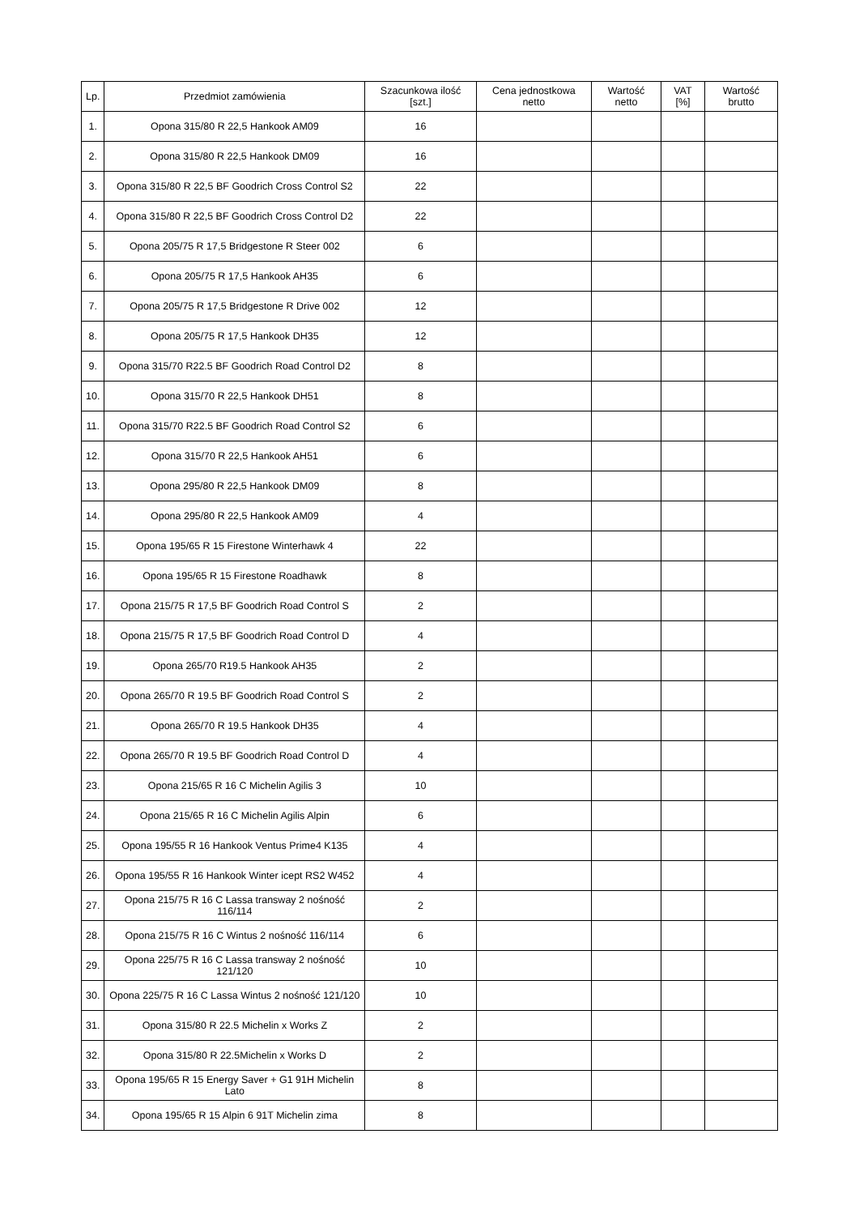| Lp. | Przedmiot zamówienia | Szacunkowa ilość [szt.] | Cena jednostkowa netto | Wartość netto | VAT [%] | Wartość brutto |
| --- | --- | --- | --- | --- | --- | --- |
| 1. | Opona 315/80 R 22,5 Hankook AM09 | 16 | | | | |
| 2. | Opona 315/80 R 22,5 Hankook DM09 | 16 | | | | |
| 3. | Opona 315/80 R 22,5 BF Goodrich Cross Control S2 | 22 | | | | |
| 4. | Opona 315/80 R 22,5 BF Goodrich Cross Control D2 | 22 | | | | |
| 5. | Opona 205/75 R 17,5 Bridgestone R Steer 002 | 6 | | | | |
| 6. | Opona 205/75 R 17,5 Hankook AH35 | 6 | | | | |
| 7. | Opona 205/75 R 17,5 Bridgestone R Drive 002 | 12 | | | | |
| 8. | Opona 205/75 R 17,5 Hankook DH35 | 12 | | | | |
| 9. | Opona 315/70 R22.5 BF Goodrich Road Control D2 | 8 | | | | |
| 10. | Opona 315/70 R 22,5 Hankook DH51 | 8 | | | | |
| 11. | Opona 315/70 R22.5 BF Goodrich Road Control S2 | 6 | | | | |
| 12. | Opona 315/70 R 22,5 Hankook AH51 | 6 | | | | |
| 13. | Opona 295/80 R 22,5 Hankook DM09 | 8 | | | | |
| 14. | Opona 295/80 R 22,5 Hankook AM09 | 4 | | | | |
| 15. | Opona 195/65 R 15 Firestone Winterhawk 4 | 22 | | | | |
| 16. | Opona 195/65 R 15 Firestone Roadhawk | 8 | | | | |
| 17. | Opona 215/75 R 17,5 BF Goodrich Road Control S | 2 | | | | |
| 18. | Opona 215/75 R 17,5 BF Goodrich Road Control D | 4 | | | | |
| 19. | Opona 265/70 R19.5 Hankook AH35 | 2 | | | | |
| 20. | Opona 265/70 R 19.5 BF Goodrich Road Control S | 2 | | | | |
| 21. | Opona 265/70 R 19.5 Hankook DH35 | 4 | | | | |
| 22. | Opona 265/70 R 19.5 BF Goodrich Road Control D | 4 | | | | |
| 23. | Opona 215/65 R 16 C Michelin Agilis 3 | 10 | | | | |
| 24. | Opona 215/65 R 16 C Michelin Agilis Alpin | 6 | | | | |
| 25. | Opona 195/55 R 16 Hankook Ventus Prime4 K135 | 4 | | | | |
| 26. | Opona 195/55 R 16 Hankook Winter icept RS2 W452 | 4 | | | | |
| 27. | Opona 215/75 R 16 C Lassa transway 2 nośność 116/114 | 2 | | | | |
| 28. | Opona 215/75 R 16 C Wintus 2 nośność 116/114 | 6 | | | | |
| 29. | Opona 225/75 R 16 C Lassa transway 2 nośność 121/120 | 10 | | | | |
| 30. | Opona 225/75 R 16 C Lassa Wintus 2 nośność 121/120 | 10 | | | | |
| 31. | Opona 315/80 R 22.5 Michelin x Works Z | 2 | | | | |
| 32. | Opona 315/80 R 22.5Michelin x Works D | 2 | | | | |
| 33. | Opona 195/65 R 15 Energy Saver + G1 91H Michelin Lato | 8 | | | | |
| 34. | Opona 195/65 R 15 Alpin 6 91T Michelin zima | 8 | | | | |